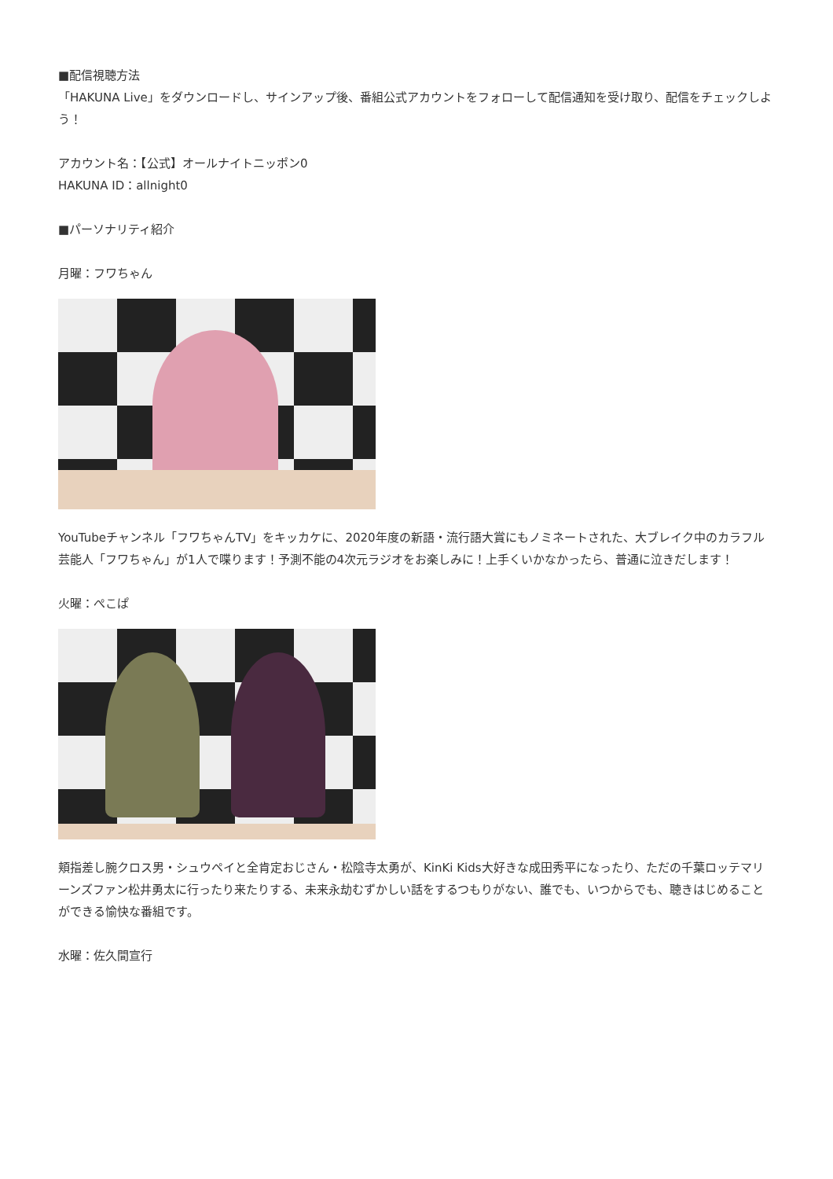■配信視聴方法
「HAKUNA Live」をダウンロードし、サインアップ後、番組公式アカウントをフォローして配信通知を受け取り、配信をチェックしよう！
アカウント名：【公式】オールナイトニッポン0
HAKUNA ID：allnight0
■パーソナリティ紹介
月曜：フワちゃん
YouTubeチャンネル「フワちゃんTV」をキッカケに、2020年度の新語・流行語大賞にもノミネートされた、大ブレイク中のカラフル芸能人「フワちゃん」が1人で喋ります！予測不能の4次元ラジオをお楽しみに！上手くいかなかったら、普通に泣きだします！
火曜：ぺこぱ
頬指差し腕クロス男・シュウペイと全肯定おじさん・松陰寺太勇が、KinKi Kids大好きな成田秀平になったり、ただの千葉ロッテマリーンズファン松井勇太に行ったり来たりする、未来永劫むずかしい話をするつもりがない、誰でも、いつからでも、聴きはじめることができる愉快な番組です。
水曜：佐久間宣行